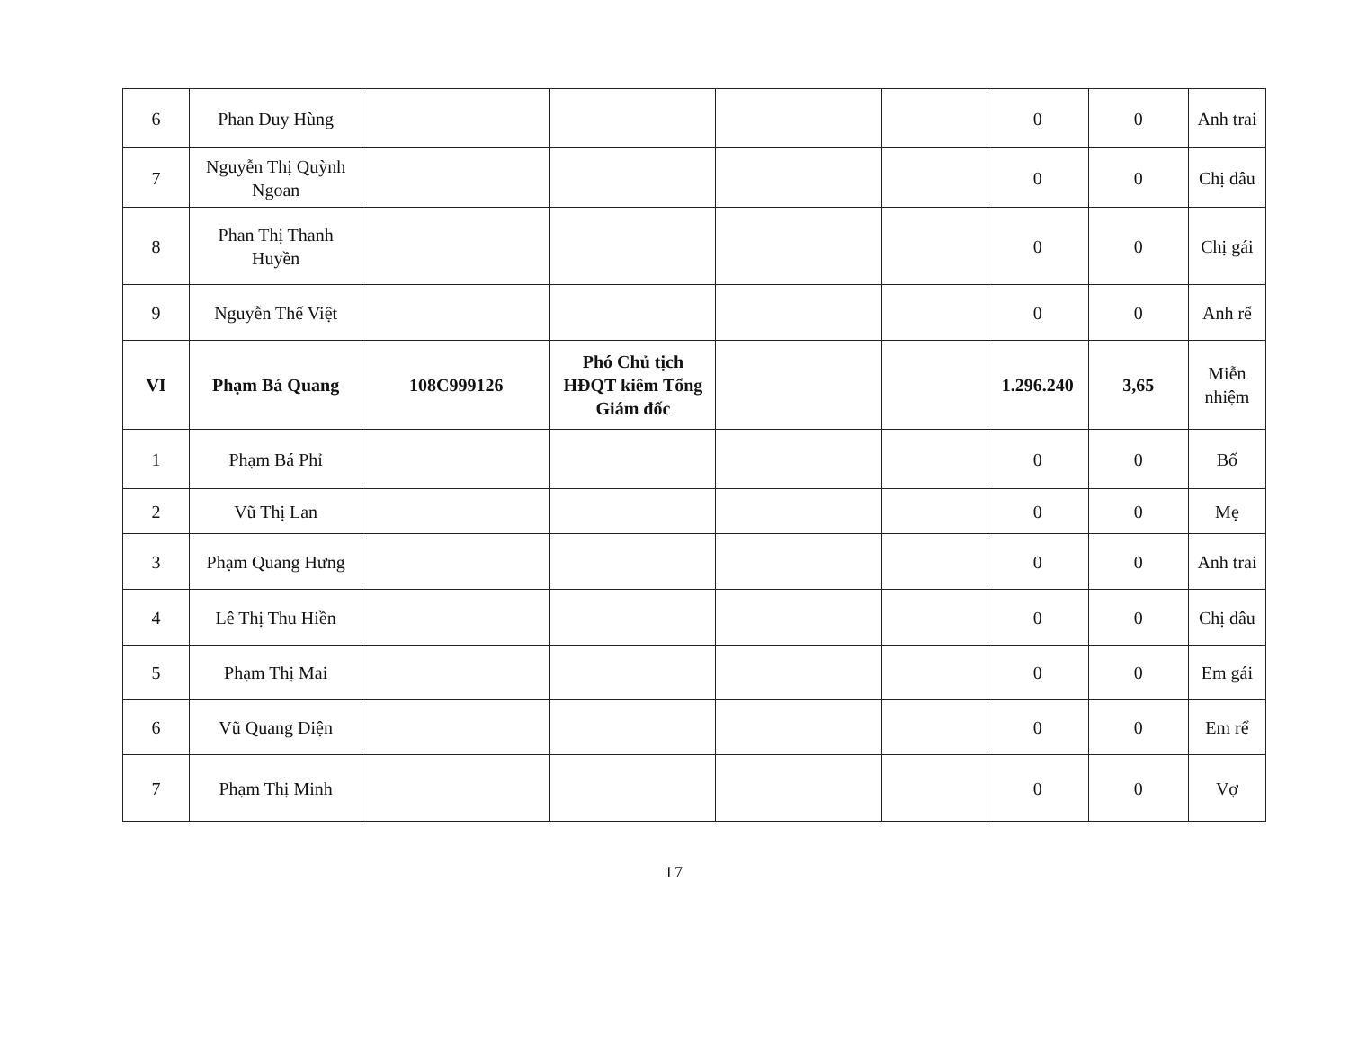| 6 | Phan Duy Hùng | | | | | 0 | 0 | Anh trai |
| 7 | Nguyễn Thị Quỳnh Ngoan | | | | | 0 | 0 | Chị dâu |
| 8 | Phan Thị Thanh Huyền | | | | | 0 | 0 | Chị gái |
| 9 | Nguyễn Thế Việt | | | | | 0 | 0 | Anh rể |
| VI | Phạm Bá Quang | 108C999126 | Phó Chủ tịch HĐQT kiêm Tổng Giám đốc | | | 1.296.240 | 3,65 | Miễn nhiệm |
| 1 | Phạm Bá Phỉ | | | | | 0 | 0 | Bố |
| 2 | Vũ Thị Lan | | | | | 0 | 0 | Mẹ |
| 3 | Phạm Quang Hưng | | | | | 0 | 0 | Anh trai |
| 4 | Lê Thị Thu Hiền | | | | | 0 | 0 | Chị dâu |
| 5 | Phạm Thị Mai | | | | | 0 | 0 | Em gái |
| 6 | Vũ Quang Diện | | | | | 0 | 0 | Em rể |
| 7 | Phạm Thị Minh | | | | | 0 | 0 | Vợ |
17